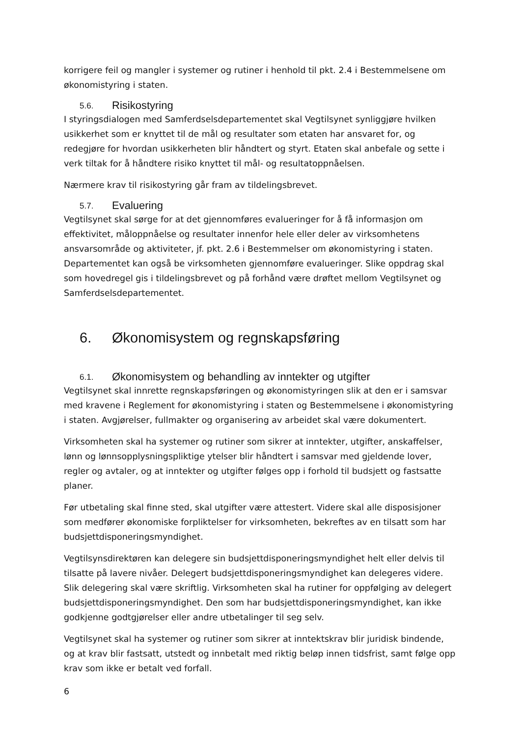korrigere feil og mangler i systemer og rutiner i henhold til pkt. 2.4 i Bestemmelsene om økonomistyring i staten.
5.6. Risikostyring
I styringsdialogen med Samferdselsdepartementet skal Vegtilsynet synliggjøre hvilken usikkerhet som er knyttet til de mål og resultater som etaten har ansvaret for, og redegjøre for hvordan usikkerheten blir håndtert og styrt. Etaten skal anbefale og sette i verk tiltak for å håndtere risiko knyttet til mål- og resultatoppnåelsen.
Nærmere krav til risikostyring går fram av tildelingsbrevet.
5.7. Evaluering
Vegtilsynet skal sørge for at det gjennomføres evalueringer for å få informasjon om effektivitet, måloppnåelse og resultater innenfor hele eller deler av virksomhetens ansvarsområde og aktiviteter, jf. pkt. 2.6 i Bestemmelser om økonomistyring i staten. Departementet kan også be virksomheten gjennomføre evalueringer. Slike oppdrag skal som hovedregel gis i tildelingsbrevet og på forhånd være drøftet mellom Vegtilsynet og Samferdselsdepartementet.
6. Økonomisystem og regnskapsføring
6.1. Økonomisystem og behandling av inntekter og utgifter
Vegtilsynet skal innrette regnskapsføringen og økonomistyringen slik at den er i samsvar med kravene i Reglement for økonomistyring i staten og Bestemmelsene i økonomistyring i staten. Avgjørelser, fullmakter og organisering av arbeidet skal være dokumentert.
Virksomheten skal ha systemer og rutiner som sikrer at inntekter, utgifter, anskaffelser, lønn og lønnsopplysningspliktige ytelser blir håndtert i samsvar med gjeldende lover, regler og avtaler, og at inntekter og utgifter følges opp i forhold til budsjett og fastsatte planer.
Før utbetaling skal finne sted, skal utgifter være attestert. Videre skal alle disposisjoner som medfører økonomiske forpliktelser for virksomheten, bekreftes av en tilsatt som har budsjettdisponeringsmyndighet.
Vegtilsynsdirektøren kan delegere sin budsjettdisponeringsmyndighet helt eller delvis til tilsatte på lavere nivåer. Delegert budsjettdisponeringsmyndighet kan delegeres videre. Slik delegering skal være skriftlig. Virksomheten skal ha rutiner for oppfølging av delegert budsjettdisponeringsmyndighet. Den som har budsjettdisponeringsmyndighet, kan ikke godkjenne godtgjørelser eller andre utbetalinger til seg selv.
Vegtilsynet skal ha systemer og rutiner som sikrer at inntektskrav blir juridisk bindende, og at krav blir fastsatt, utstedt og innbetalt med riktig beløp innen tidsfrist, samt følge opp krav som ikke er betalt ved forfall.
6